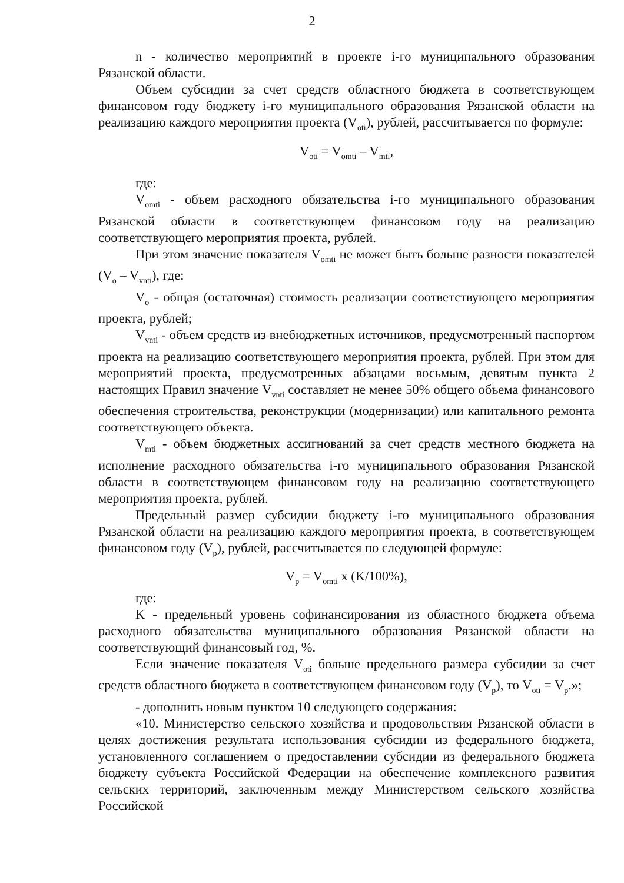2
n - количество мероприятий в проекте i-го муниципального образования Рязанской области.
Объем субсидии за счет средств областного бюджета в соответствующем финансовом году бюджету i-го муниципального образования Рязанской области на реализацию каждого мероприятия проекта (V<sub>oti</sub>), рублей, рассчитывается по формуле:
V<sub>oti</sub> = V<sub>omti</sub> – V<sub>mti</sub>,
где:
V<sub>omti</sub> - объем расходного обязательства i-го муниципального образования Рязанской области в соответствующем финансовом году на реализацию соответствующего мероприятия проекта, рублей.
При этом значение показателя V<sub>omti</sub> не может быть больше разности показателей (V<sub>o</sub> – V<sub>vnti</sub>), где:
V<sub>o</sub> - общая (остаточная) стоимость реализации соответствующего мероприятия проекта, рублей;
V<sub>vnti</sub> - объем средств из внебюджетных источников, предусмотренный паспортом проекта на реализацию соответствующего мероприятия проекта, рублей. При этом для мероприятий проекта, предусмотренных абзацами восьмым, девятым пункта 2 настоящих Правил значение V<sub>vnti</sub> составляет не менее 50% общего объема финансового обеспечения строительства, реконструкции (модернизации) или капитального ремонта соответствующего объекта.
V<sub>mti</sub> - объем бюджетных ассигнований за счет средств местного бюджета на исполнение расходного обязательства i-го муниципального образования Рязанской области в соответствующем финансовом году на реализацию соответствующего мероприятия проекта, рублей.
Предельный размер субсидии бюджету i-го муниципального образования Рязанской области на реализацию каждого мероприятия проекта, в соответствующем финансовом году (V<sub>p</sub>), рублей, рассчитывается по следующей формуле:
V<sub>p</sub> = V<sub>omti</sub> x (K/100%),
где:
K - предельный уровень софинансирования из областного бюджета объема расходного обязательства муниципального образования Рязанской области на соответствующий финансовый год, %.
Если значение показателя V<sub>oti</sub> больше предельного размера субсидии за счет средств областного бюджета в соответствующем финансовом году (V<sub>p</sub>), то V<sub>oti</sub> = V<sub>p</sub>.»;
- дополнить новым пунктом 10 следующего содержания:
«10. Министерство сельского хозяйства и продовольствия Рязанской области в целях достижения результата использования субсидии из федерального бюджета, установленного соглашением о предоставлении субсидии из федерального бюджета бюджету субъекта Российской Федерации на обеспечение комплексного развития сельских территорий, заключенным между Министерством сельского хозяйства Российской